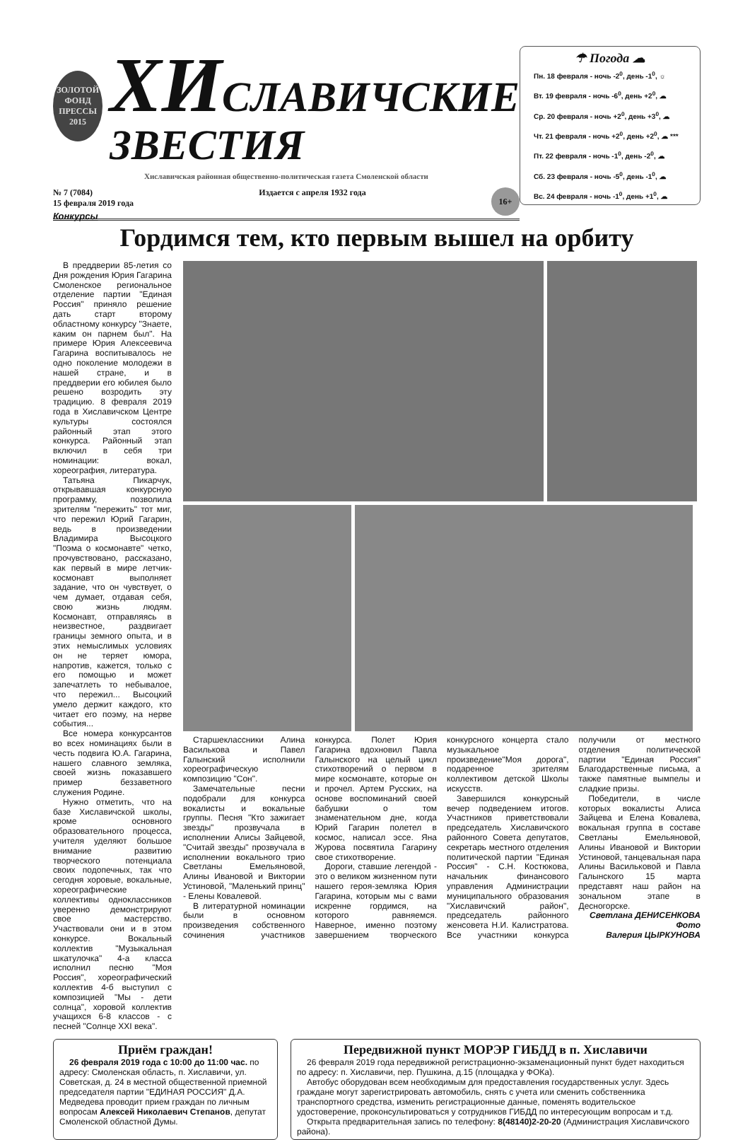ЗОЛОТОЙ
ФОНД
ПРЕССЫ
2015
ХИСЛАВИЧСКИЕ
ЗВЕСТИЯ
Хиславичская районная общественно-политическая газета Смоленской области
№ 7 (7084)
15 февраля 2019 года
Издается с апреля 1932 года
16+
☂ Погода ☁
Пн. 18 февраля - ночь -2<sup>0</sup>, день -1<sup>0</sup>, ☼
Вт. 19 февраля - ночь -6<sup>0</sup>, день +2<sup>0</sup>, ☁
Ср. 20 февраля - ночь +2<sup>0</sup>, день +3<sup>0</sup>, ☁
Чт. 21 февраля - ночь +2<sup>0</sup>, день +2<sup>0</sup>, ☁ ***
Пт. 22 февраля - ночь -1<sup>0</sup>, день -2<sup>0</sup>, ☁
Сб. 23 февраля - ночь -5<sup>0</sup>, день -1<sup>0</sup>, ☁
Вс. 24 февраля - ночь -1<sup>0</sup>, день +1<sup>0</sup>, ☁
Конкурсы
Гордимся тем, кто первым вышел на орбиту
В преддверии 85-летия со Дня рождения Юрия Гагарина Смоленское региональное отделение партии "Единая Россия" приняло решение дать старт второму областному конкурсу "Знаете, каким он парнем был". На примере Юрия Алексеевича Гагарина воспитывалось не одно поколение молодежи в нашей стране, и в преддверии его юбилея было решено возродить эту традицию. 8 февраля 2019 года в Хиславичском Центре культуры состоялся районный этап этого конкурса. Районный этап включил в себя три номинации: вокал, хореография, литература.
Татьяна Пикарчук, открывавшая конкурсную программу, позволила зрителям "пережить" тот миг, что пережил Юрий Гагарин, ведь в произведении Владимира Высоцкого "Поэма о космонавте" четко, прочувствовано, рассказано, как первый в мире летчик-космонавт выполняет задание, что он чувствует, о чем думает, отдавая себя, свою жизнь людям. Космонавт, отправляясь в неизвестное, раздвигает границы земного опыта, и в этих немыслимых условиях он не теряет юмора, напротив, кажется, только с его помощью и может запечатлеть то небывалое, что пережил... Высоцкий умело держит каждого, кто читает его поэму, на нерве события...
Все номера конкурсантов во всех номинациях были в честь подвига Ю.А. Гагарина, нашего славного земляка, своей жизнь показавшего пример беззаветного служения Родине.
Нужно отметить, что на базе Хиславичской школы, кроме основного образовательного процесса, учителя уделяют большое внимание развитию творческого потенциала своих подопечных, так что сегодня хоровые, вокальные, хореографические коллективы одноклассников уверенно демонстрируют свое мастерство. Участвовали они и в этом конкурсе. Вокальный коллектив "Музыкальная шкатулочка" 4-а класса исполнил песню "Моя Россия", хореографический коллектив 4-б выступил с композицией "Мы - дети солнца", хоровой коллектив учащихся 6-8 классов - с песней "Солнце XXI века".
Старшеклассники Алина Василькова и Павел Галынский исполнили хореографическую композицию "Сон".
Замечательные песни подобрали для конкурса вокалисты и вокальные группы. Песня "Кто зажигает звезды" прозвучала в исполнении Алисы Зайцевой, "Считай звезды" прозвучала в исполнении вокального трио Светланы Емельяновой, Алины Ивановой и Виктории Устиновой, "Маленький принц" - Елены Ковалевой.
В литературной номинации были в основном произведения собственного сочинения участников конкурса. Полет Юрия Гагарина вдохновил Павла Галынского на целый цикл стихотворений о первом в мире космонавте, которые он и прочел. Артем Русских, на основе воспоминаний своей бабушки о том знаменательном дне, когда Юрий Гагарин полетел в космос, написал эссе. Яна Журова посвятила Гагарину свое стихотворение.
Дороги, ставшие легендой - это о великом жизненном пути нашего героя-земляка Юрия Гагарина, которым мы с вами искренне гордимся, на которого равняемся. Наверное, именно поэтому завершением творческого конкурсного концерта стало музыкальное произведение"Моя дорога", подаренное зрителям коллективом детской Школы искусств.
Завершился конкурсный вечер подведением итогов. Участников приветствовали председатель Хиславичского районного Совета депутатов, секретарь местного отделения политической партии "Единая Россия" - С.Н. Костюкова, начальник финансового управления Администрации муниципального образования "Хиславичский район", председатель районного женсовета Н.И. Калистратова. Все участники конкурса получили от местного отделения политической партии "Единая Россия" Благодарственные письма, а также памятные вымпелы и сладкие призы.
Победители, в числе которых вокалисты Алиса Зайцева и Елена Ковалева, вокальная группа в составе Светланы Емельяновой, Алины Ивановой и Виктории Устиновой, танцевальная пара Алины Васильковой и Павла Галынского 15 марта представят наш район на зональном этапе в Десногорске.
Светлана ДЕНИСЕНКОВА
Фото
Валерия ЦЫРКУНОВА
Приём граждан!
26 февраля 2019 года с 10:00 до 11:00 час. по адресу: Смоленская область, п. Хиславичи, ул. Советская, д. 24 в местной общественной приемной председателя партии "ЕДИНАЯ РОССИЯ" Д.А. Медведева проводит прием граждан по личным вопросам Алексей Николаевич Степанов, депутат Смоленской областной Думы.
Передвижной пункт МОРЭР ГИБДД в п. Хиславичи
26 февраля 2019 года передвижной регистрационно-экзаменационный пункт будет находиться по адресу: п. Хиславичи, пер. Пушкина, д.15 (площадка у ФОКа).
Автобус оборудован всем необходимым для предоставления государственных услуг. Здесь граждане могут зарегистрировать автомобиль, снять с учета или сменить собственника транспортного средства, изменить регистрационные данные, поменять водительское удостоверение, проконсультироваться у сотрудников ГИБДД по интересующим вопросам и т.д.
Открыта предварительная запись по телефону: 8(48140)2-20-20 (Администрация Хиславичского района).